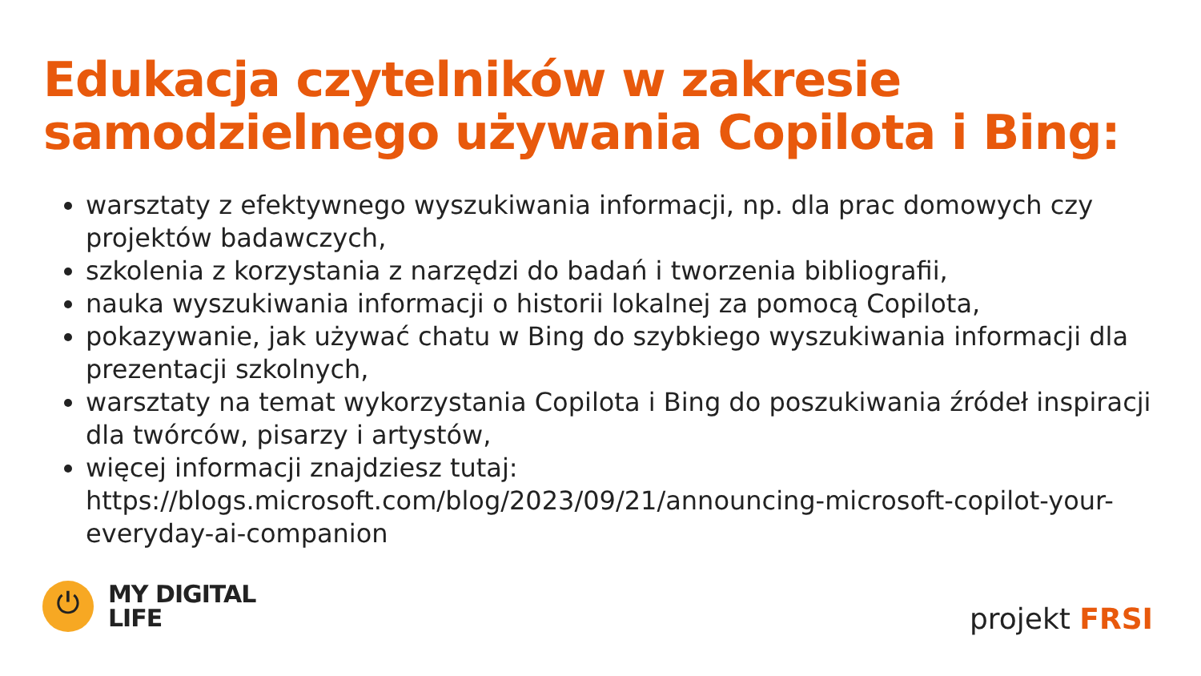Edukacja czytelników w zakresie
samodzielnego używania Copilota i Bing:
warsztaty z efektywnego wyszukiwania informacji, np. dla prac domowych czy projektów badawczych,
szkolenia z korzystania z narzędzi do badań i tworzenia bibliografii,
nauka wyszukiwania informacji o historii lokalnej za pomocą Copilota,
pokazywanie, jak używać chatu w Bing do szybkiego wyszukiwania informacji dla prezentacji szkolnych,
warsztaty na temat wykorzystania Copilota i Bing do poszukiwania źródeł inspiracji dla twórców, pisarzy i artystów,
więcej informacji znajdziesz tutaj: https://blogs.microsoft.com/blog/2023/09/21/announcing-microsoft-copilot-your-everyday-ai-companion
⏻
MY DIGITAL
LIFE
projekt FRSI